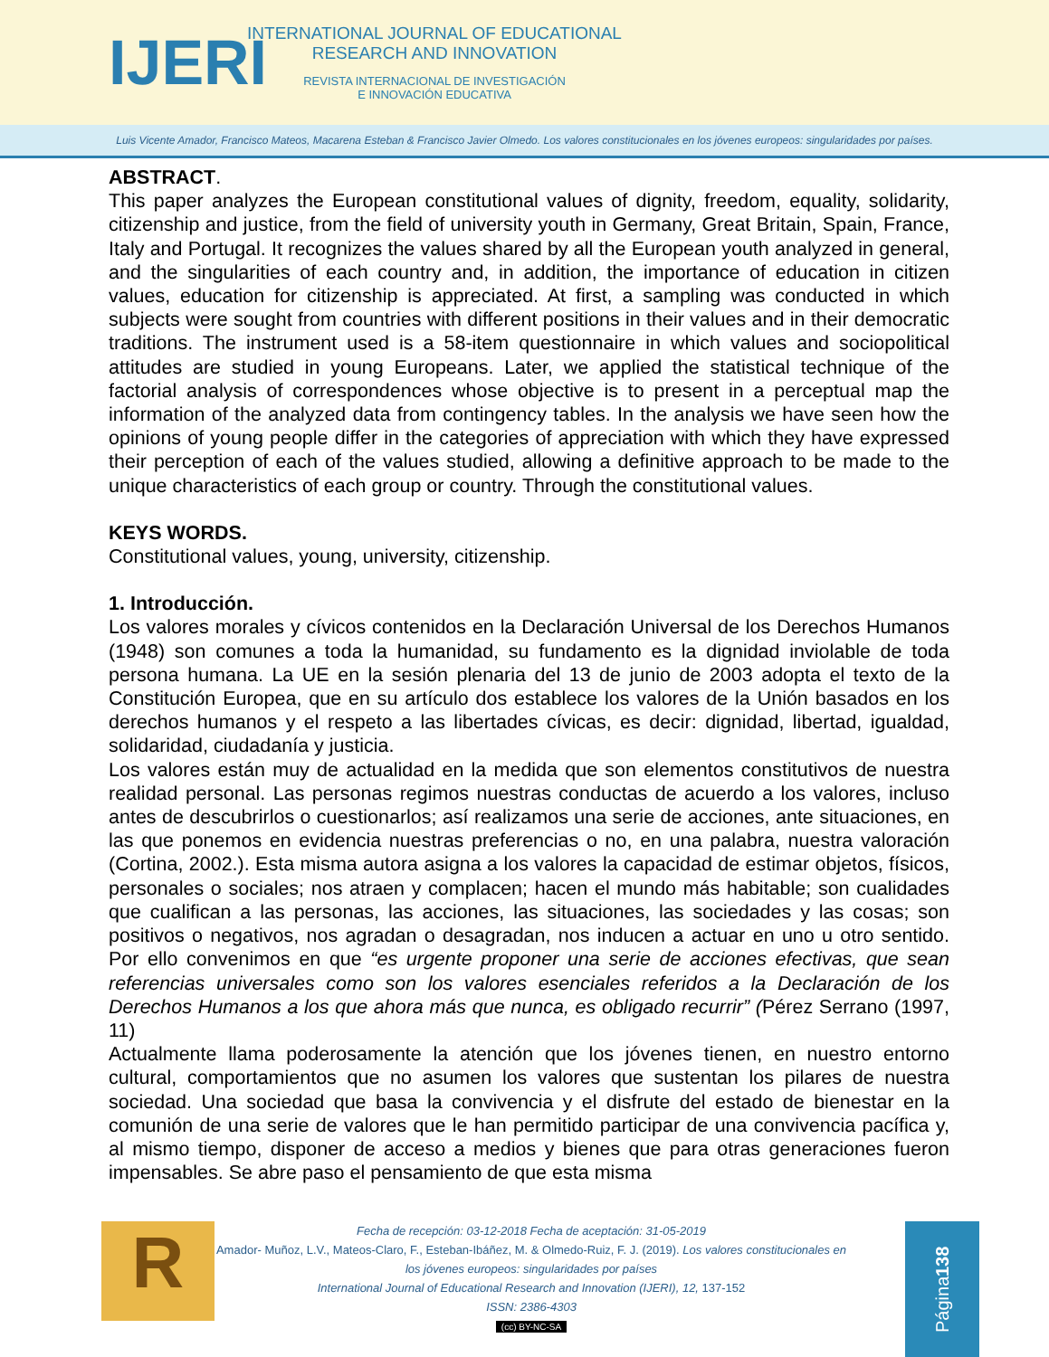IJERI
INTERNATIONAL JOURNAL OF EDUCATIONAL
RESEARCH AND INNOVATION
REVISTA INTERNACIONAL DE INVESTIGACIÓN
E INNOVACIÓN EDUCATIVA
Luis Vicente Amador, Francisco Mateos, Macarena Esteban & Francisco Javier Olmedo. Los valores constitucionales en los jóvenes europeos: singularidades por países.
ABSTRACT.
This paper analyzes the European constitutional values of dignity, freedom, equality, solidarity, citizenship and justice, from the field of university youth in Germany, Great Britain, Spain, France, Italy and Portugal. It recognizes the values shared by all the European youth analyzed in general, and the singularities of each country and, in addition, the importance of education in citizen values, education for citizenship is appreciated. At first, a sampling was conducted in which subjects were sought from countries with different positions in their values and in their democratic traditions. The instrument used is a 58-item questionnaire in which values and sociopolitical attitudes are studied in young Europeans. Later, we applied the statistical technique of the factorial analysis of correspondences whose objective is to present in a perceptual map the information of the analyzed data from contingency tables. In the analysis we have seen how the opinions of young people differ in the categories of appreciation with which they have expressed their perception of each of the values studied, allowing a definitive approach to be made to the unique characteristics of each group or country. Through the constitutional values.
KEYS WORDS.
Constitutional values, young, university, citizenship.
1. Introducción.
Los valores morales y cívicos contenidos en la Declaración Universal de los Derechos Humanos (1948) son comunes a toda la humanidad, su fundamento es la dignidad inviolable de toda persona humana. La UE en la sesión plenaria del 13 de junio de 2003 adopta el texto de la Constitución Europea, que en su artículo dos establece los valores de la Unión basados en los derechos humanos y el respeto a las libertades cívicas, es decir: dignidad, libertad, igualdad, solidaridad, ciudadanía y justicia.
Los valores están muy de actualidad en la medida que son elementos constitutivos de nuestra realidad personal. Las personas regimos nuestras conductas de acuerdo a los valores, incluso antes de descubrirlos o cuestionarlos; así realizamos una serie de acciones, ante situaciones, en las que ponemos en evidencia nuestras preferencias o no, en una palabra, nuestra valoración (Cortina, 2002.). Esta misma autora asigna a los valores la capacidad de estimar objetos, físicos, personales o sociales; nos atraen y complacen; hacen el mundo más habitable; son cualidades que cualifican a las personas, las acciones, las situaciones, las sociedades y las cosas; son positivos o negativos, nos agradan o desagradan, nos inducen a actuar en uno u otro sentido. Por ello convenimos en que “es urgente proponer una serie de acciones efectivas, que sean referencias universales como son los valores esenciales referidos a la Declaración de los Derechos Humanos a los que ahora más que nunca, es obligado recurrir” (Pérez Serrano (1997, 11)
Actualmente llama poderosamente la atención que los jóvenes tienen, en nuestro entorno cultural, comportamientos que no asumen los valores que sustentan los pilares de nuestra sociedad. Una sociedad que basa la convivencia y el disfrute del estado de bienestar en la comunión de una serie de valores que le han permitido participar de una convivencia pacífica y, al mismo tiempo, disponer de acceso a medios y bienes que para otras generaciones fueron impensables. Se abre paso el pensamiento de que esta misma
R
Fecha de recepción: 03-12-2018 Fecha de aceptación: 31-05-2019
Amador- Muñoz, L.V., Mateos-Claro, F., Esteban-Ibáñez, M. & Olmedo-Ruiz, F. J. (2019). Los valores constitucionales en los jóvenes europeos: singularidades por países
International Journal of Educational Research and Innovation (IJERI), 12, 137-152
ISSN: 2386-4303
(cc) BY-NC-SA
Página 138